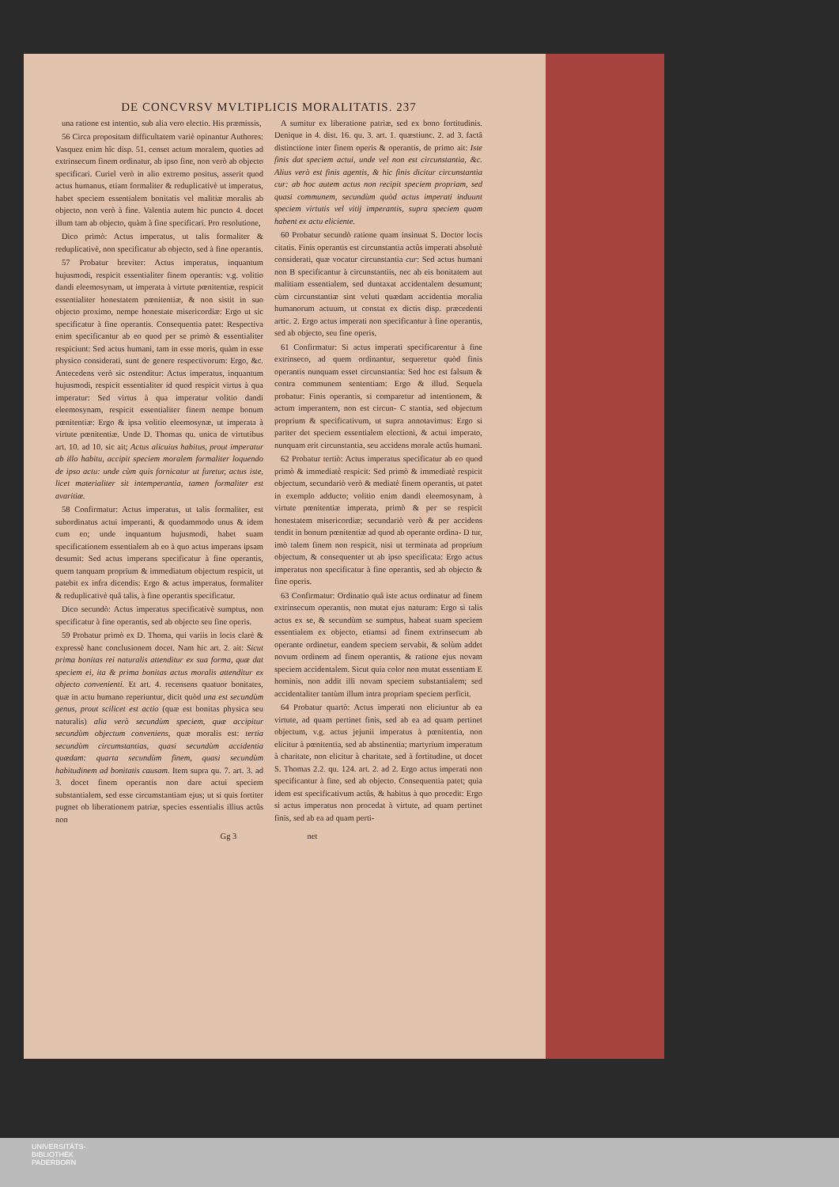DE CONCVRSV MVLTIPLICIS MORALITATIS. 237
una ratione est intentio, sub alia vero electio. His præmissis,
56 Circa propositam difficultatem variè opinantur Authores: Vasquez enim hîc disp. 51. censet actum moralem, quoties ad extrinsecum finem ordinatur, ab ipso fine, non verò ab objecto specificari. Curiel verò in alio extremo positus, asserit quod actus humanus, etiam formaliter & reduplicativè ut imperatus, habet speciem essentialem bonitatis vel malitiæ moralis ab objecto, non verò à fine. Valentia autem hic puncto 4. docet illum tam ab objecto, quàm à fine specificari. Pro resolutione,
Dico primò: Actus imperatus, ut talis formaliter & reduplicativè, non specificatur ab objecto, sed à fine operantis.
57 Probatur breviter: Actus imperatus, inquantum hujusmodi, respicit essentialiter finem operantis: v.g. volitio dandi eleemosynam, ut imperata à virtute pœnitentiæ, respicit essentialiter honestatem pœnitentiæ, & non sistit in suo objecto proximo, nempe honestate misericordiæ: Ergo ut sic specificatur à fine operantis. Consequentia patet: Respectiva enim specificantur ab eo quod per se primò & essentialiter respiciunt: Sed actus humani, tam in esse moris, quàm in esse physico considerati, sunt de genere respectivorum: Ergo, &c. Antecedens verò sic ostenditur: Actus imperatus, inquantum hujusmodi, respicit essentialiter id quod respicit virtus à qua imperatur: Sed virtus à qua imperatur volitio dandi eleemosynam, respicit essentialiter finem nempe bonum pœnitentiæ: Ergo & ipsa volitio eleemosynæ, ut imperata à virtute pœnitentiæ. Unde D. Thomas qu. unica de virtutibus art. 10. ad 10. sic ait; Actus alicuius habitus, prout imperatur ab illo habitu, accipit speciem moralem formaliter loquendo de ipso actu: unde cùm quis fornicatur ut furetur, actus iste, licet materialiter sit intemperantia, tamen formaliter est avaritiæ.
58 Confirmatur: Actus imperatus, ut talis formaliter, est subordinatus actui imperanti, & quodammodo unus & idem cum eo; unde inquantum hujusmodi, habet suam specificationem essentialem ab eo à quo actus imperans ipsam desumit: Sed actus imperans specificatur à fine operantis, quem tanquam proprium & immediatum objectum respicit, ut patebit ex infra dicendis: Ergo & actus imperatus, formaliter & reduplicativè quâ talis, à fine operantis specificatur.
Dico secundò: Actus imperatus specificativè sumptus, non specificatur à fine operantis, sed ab objecto seu fine operis.
59 Probatur primò ex D. Thoma, qui variis in locis clarè & expressè hanc conclusionem docet. Nam hic art. 2. ait: Sicut prima bonitas rei naturalis attenditur ex sua forma, quæ dat speciem ei, ita & prima bonitas actus moralis attenditur ex objecto convenienti. Et art. 4. recensens quatuor bonitates, quæ in actu humano reperiuntur, dicit quòd una est secundùm genus, prout scilicet est actio (quæ est bonitas physica seu naturalis) alia verò secundùm speciem, quæ accipitur secundùm objectum conveniens, quæ moralis est: tertia secundùm circumstantias, quasi secundùm accidentia quædam: quarta secundùm finem, quasi secundùm habitudinem ad bonitatis causam. Item supra qu. 7. art. 3. ad 3. docet finem operantis non dare actui speciem substantialem, sed esse circumstantiam ejus; ut si quis fortiter pugnet ob liberationem patriæ, species essentialis illius actûs non
A sumitur ex liberatione patriæ, sed ex bono fortitudinis. Denique in 4. dist. 16. qu. 3. art. 1. quæstiunc. 2. ad 3. factâ distinctione inter finem operis & operantis, de primo ait: Iste finis dat speciem actui, unde vel non est circunstantia, &c. Alius verò est finis agentis, & hic finis dicitur circunstantia cur: ab hoc autem actus non recipit speciem propriam, sed quasi communem, secundùm quòd actus imperati induunt speciem virtutis vel vitij imperantis, supra speciem quam habent ex actu eliciente.
60 Probatur secundò ratione quam insinuat S. Doctor locis citatis. Finis operantis est circunstantia actûs imperati absolutè considerati, quæ vocatur circunstantia cur: Sed actus humani non B specificantur à circunstantiis, nec ab eis bonitatem aut malitiam essentialem, sed duntaxat accidentalem desumunt; cùm circunstantiæ sint veluti quædam accidentia moralia humanorum actuum, ut constat ex dictis disp. præcedenti artic. 2. Ergo actus imperati non specificantur à fine operantis, sed ab objecto, seu fine operis.
61 Confirmatur: Si actus imperati specificarentur à fine extrinseco, ad quem ordinantur, sequeretur quòd finis operantis nunquam esset circunstantia: Sed hoc est falsum & contra communem sententiam: Ergo & illud. Sequela probatur: Finis operantis, si comparetur ad intentionem, & actum imperantem, non est circun- C stantia, sed objectum proprium & specificativum, ut supra annotavimus: Ergo si pariter det speciem essentialem electioni, & actui imperato, nunquam erit circunstantia, seu accidens morale actûs humani.
62 Probatur tertiò: Actus imperatus specificatur ab eo quod primò & immediatè respicit: Sed primò & immediatè respicit objectum, secundariò verò & mediatè finem operantis, ut patet in exemplo adducto; volitio enim dandi eleemosynam, à virtute pœnitentiæ imperata, primò & per se respicit honestatem misericordiæ; secundariò verò & per accidens tendit in bonum pœnitentiæ ad quod ab operante ordina- D tur, imò talem finem non respicit, nisi ut terminata ad proprium objectum, & consequenter ut ab ipso specificata: Ergo actus imperatus non specificatur à fine operantis, sed ab objecto & fine operis.
63 Confirmatur: Ordinatio quâ iste actus ordinatur ad finem extrinsecum operantis, non mutat ejus naturam: Ergo si talis actus ex se, & secundùm se sumptus, habeat suam speciem essentialem ex objecto, etiamsi ad finem extrinsecum ab operante ordinetur, eandem speciem servabit, & solùm addet novum ordinem ad finem operantis, & ratione ejus novam speciem accidentalem. Sicut quia color non mutat essentiam E hominis, non addit illi novam speciem substantialem; sed accidentaliter tantùm illum intra propriam speciem perficit.
64 Probatur quartò: Actus imperati non eliciuntur ab ea virtute, ad quam pertinet finis, sed ab ea ad quam pertinet objectum, v.g. actus jejunii imperatus à pœnitentia, non elicitur à pœnitentia, sed ab abstinentia; martyrium imperatum à charitate, non elicitur à charitate, sed à fortitudine, ut docet S. Thomas 2.2. qu. 124. art. 2. ad 2. Ergo actus imperati non specificantur à fine, sed ab objecto. Consequentia patet; quia idem est specificativum actûs, & habitus à quo procedit: Ergo si actus imperatus non procedat à virtute, ad quam pertinet finis, sed ab ea ad quam perti-
Gg 3 net
UNIVERSITÄTS-
BIBLIOTHEK
PADERBORN